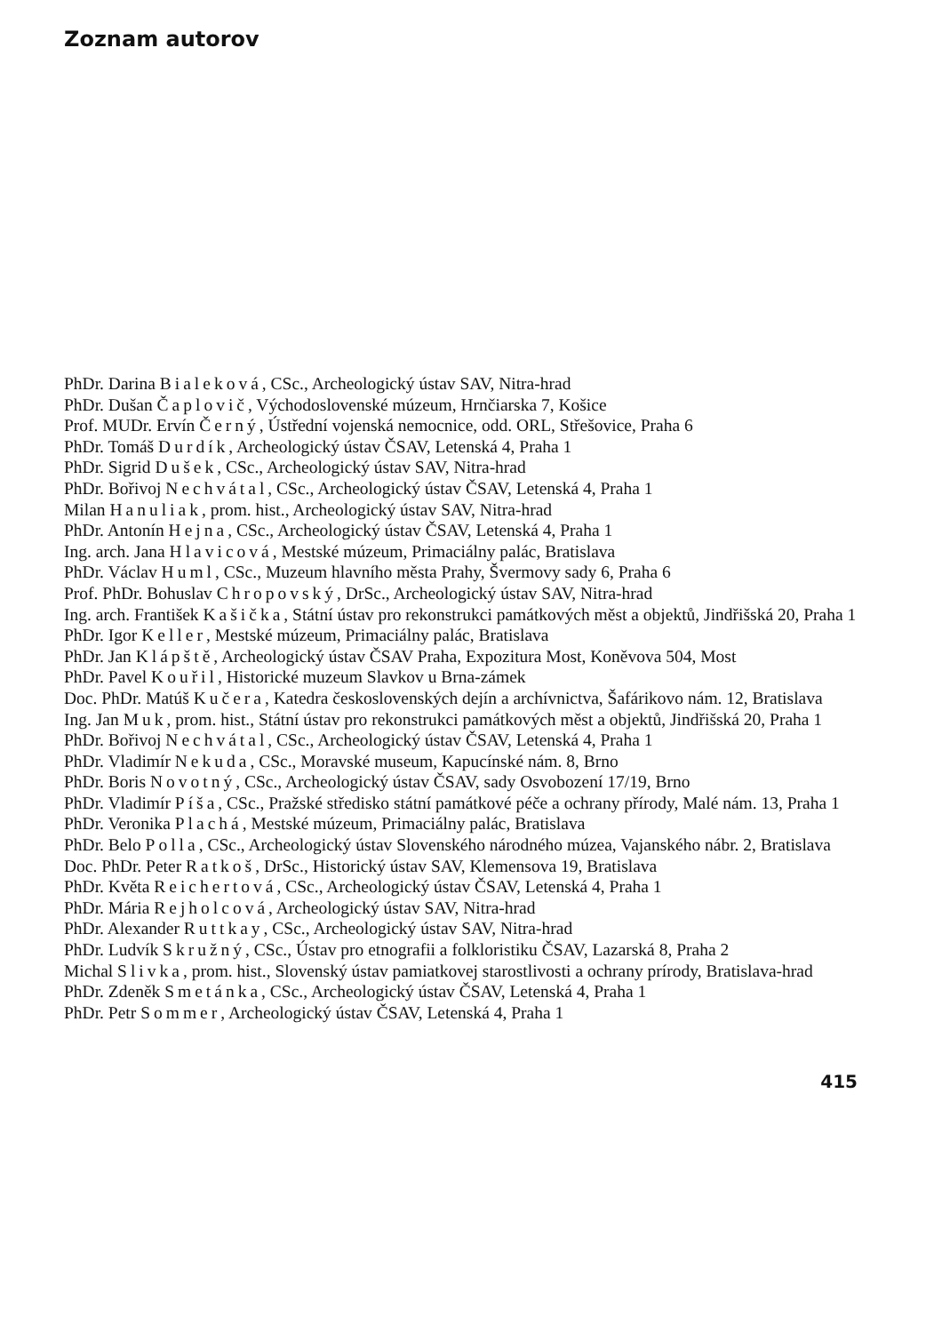Zoznam autorov
PhDr. Darina Bialeková, CSc., Archeologický ústav SAV, Nitra-hrad
PhDr. Dušan Čaplovič, Východoslovenské múzeum, Hrnčiarska 7, Košice
Prof. MUDr. Ervín Černý, Ústřední vojenská nemocnice, odd. ORL, Střešovice, Praha 6
PhDr. Tomáš Durdík, Archeologický ústav ČSAV, Letenská 4, Praha 1
PhDr. Sigrid Dušek, CSc., Archeologický ústav SAV, Nitra-hrad
PhDr. Bořivoj Nechvátal, CSc., Archeologický ústav ČSAV, Letenská 4, Praha 1
Milan Hanuliak, prom. hist., Archeologický ústav SAV, Nitra-hrad
PhDr. Antonín Hejna, CSc., Archeologický ústav ČSAV, Letenská 4, Praha 1
Ing. arch. Jana Hlavicová, Mestské múzeum, Primaciálny palác, Bratislava
PhDr. Václav Huml, CSc., Muzeum hlavního města Prahy, Švermovy sady 6, Praha 6
Prof. PhDr. Bohuslav Chropovský, DrSc., Archeologický ústav SAV, Nitra-hrad
Ing. arch. František Kašička, Státní ústav pro rekonstrukci památkových měst a objektů, Jindřišská 20, Praha 1
PhDr. Igor Keller, Mestské múzeum, Primaciálny palác, Bratislava
PhDr. Jan Klápště, Archeologický ústav ČSAV Praha, Expozitura Most, Koněvova 504, Most
PhDr. Pavel Kouřil, Historické muzeum Slavkov u Brna-zámek
Doc. PhDr. Matúš Kučera, Katedra československých dejín a archívnictva, Šafárikovo nám. 12, Bratislava
Ing. Jan Muk, prom. hist., Státní ústav pro rekonstrukci památkových měst a objektů, Jindřišská 20, Praha 1
PhDr. Bořivoj Nechvátal, CSc., Archeologický ústav ČSAV, Letenská 4, Praha 1
PhDr. Vladimír Nekuda, CSc., Moravské museum, Kapucínské nám. 8, Brno
PhDr. Boris Novotný, CSc., Archeologický ústav ČSAV, sady Osvobození 17/19, Brno
PhDr. Vladimír Píša, CSc., Pražské středisko státní památkové péče a ochrany přírody, Malé nám. 13, Praha 1
PhDr. Veronika Plachá, Mestské múzeum, Primaciálny palác, Bratislava
PhDr. Belo Polla, CSc., Archeologický ústav Slovenského národného múzea, Vajanského nábr. 2, Bratislava
Doc. PhDr. Peter Ratkoš, DrSc., Historický ústav SAV, Klemensova 19, Bratislava
PhDr. Květa Reichertová, CSc., Archeologický ústav ČSAV, Letenská 4, Praha 1
PhDr. Mária Rejholcová, Archeologický ústav SAV, Nitra-hrad
PhDr. Alexander Ruttkay, CSc., Archeologický ústav SAV, Nitra-hrad
PhDr. Ludvík Skružný, CSc., Ústav pro etnografii a folkloristiku ČSAV, Lazarská 8, Praha 2
Michal Slivka, prom. hist., Slovenský ústav pamiatkovej starostlivosti a ochrany prírody, Bratislava-hrad
PhDr. Zdeněk Smetánka, CSc., Archeologický ústav ČSAV, Letenská 4, Praha 1
PhDr. Petr Sommer, Archeologický ústav ČSAV, Letenská 4, Praha 1
415